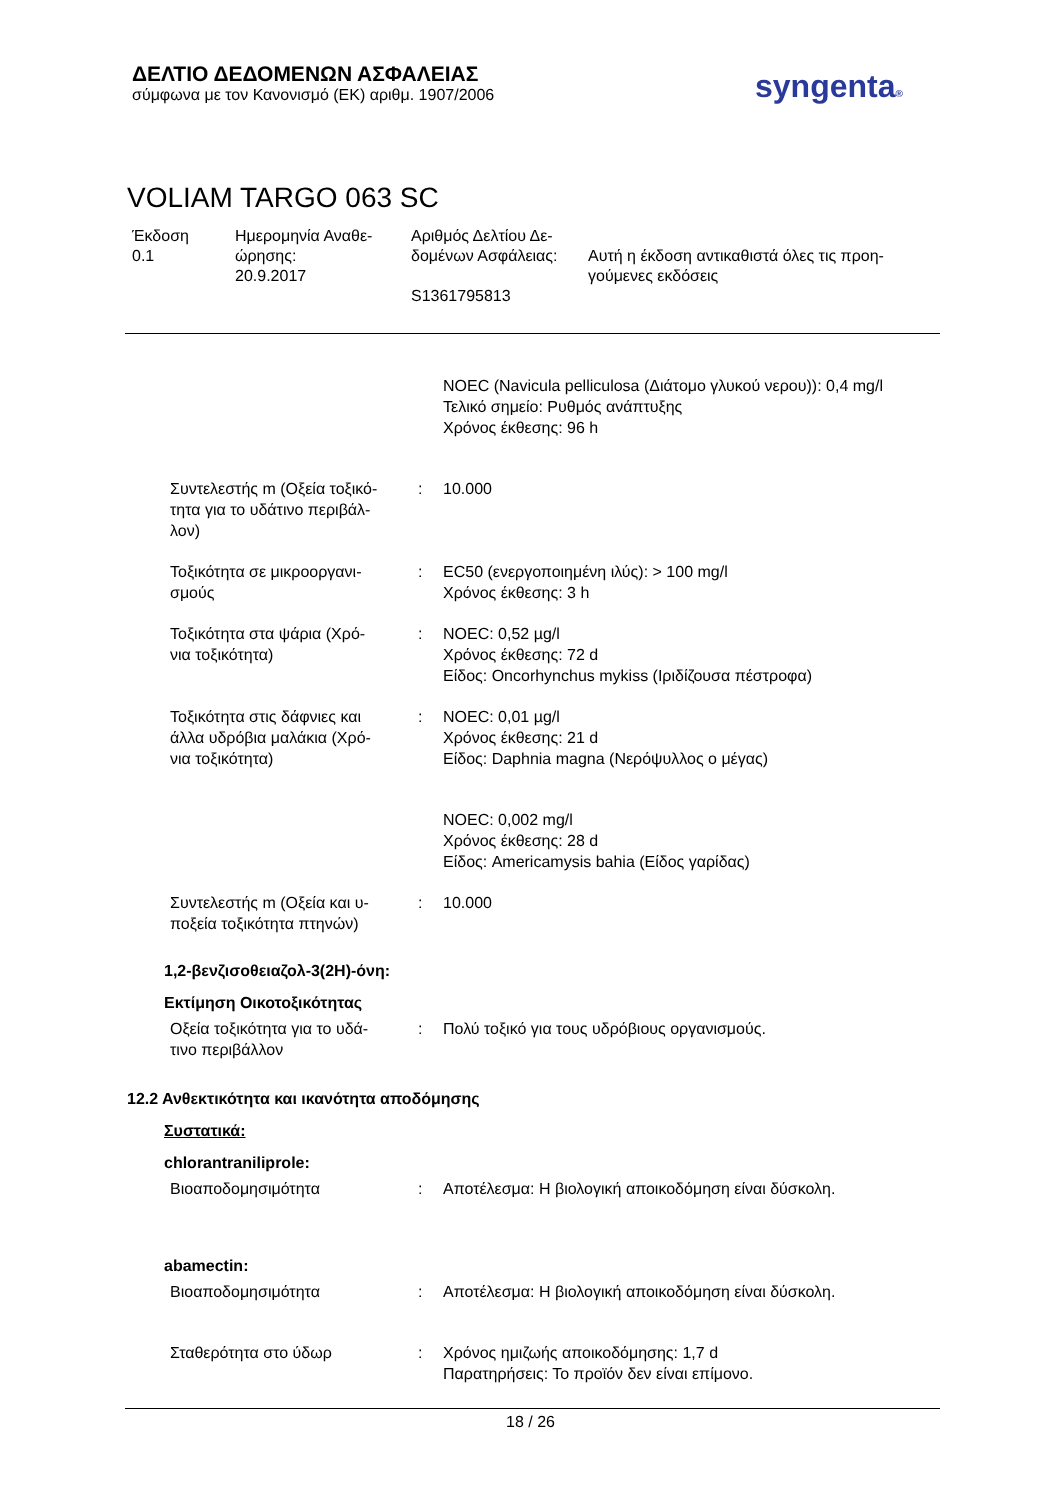ΔΕΛΤΙΟ ΔΕΔΟΜΕΝΩΝ ΑΣΦΑΛΕΙΑΣ
σύμφωνα με τον Κανονισμό (ΕΚ) αριθμ. 1907/2006
syngenta®
VOLIAM TARGO 063 SC
| Έκδοση 0.1 | Ημερομηνία Αναθε- ώρησης: 20.9.2017 | Αριθμός Δελτίου Δε- δομένων Ασφάλειας: S1361795813 | Αυτή η έκδοση αντικαθιστά όλες τις προη- γούμενες εκδόσεις |
| | | NOEC (Navicula pelliculosa (Διάτομο γλυκού νερου)): 0,4 mg/l Τελικό σημείο: Ρυθμός ανάπτυξης Χρόνος έκθεσης: 96 h |
| Συντελεστής m (Οξεία τοξικό- τητα για το υδάτινο περιβάλ- λον) | : | 10.000 |
| Τοξικότητα σε μικροοργανι- σμούς | : | EC50 (ενεργοποιημένη ιλύς): > 100 mg/l Χρόνος έκθεσης: 3 h |
| Τοξικότητα στα ψάρια (Χρό- νια τοξικότητα) | : | NOEC: 0,52 µg/l Χρόνος έκθεσης: 72 d Είδος: Oncorhynchus mykiss (Ιριδίζουσα πέστροφα) |
| Τοξικότητα στις δάφνιες και άλλα υδρόβια μαλάκια (Χρό- νια τοξικότητα) | : | NOEC: 0,01 µg/l Χρόνος έκθεσης: 21 d Είδος: Daphnia magna (Νερόψυλλος ο μέγας) |
| | | NOEC: 0,002 mg/l Χρόνος έκθεσης: 28 d Είδος: Americamysis bahia (Είδος γαρίδας) |
| Συντελεστής m (Οξεία και υ- ποξεία τοξικότητα πτηνών) | : | 10.000 |
1,2-βενζισοθειαζολ-3(2H)-όνη:
Εκτίμηση Οικοτοξικότητας
| Οξεία τοξικότητα για το υδά- τινο περιβάλλον | : | Πολύ τοξικό για τους υδρόβιους οργανισμούς. |
12.2 Ανθεκτικότητα και ικανότητα αποδόμησης
Συστατικά:
chlorantraniliprole:
| Βιοαποδομησιμότητα | : | Αποτέλεσμα: Η βιολογική αποικοδόμηση είναι δύσκολη. |
abamectin:
| Βιοαποδομησιμότητα | : | Αποτέλεσμα: Η βιολογική αποικοδόμηση είναι δύσκολη. |
| Σταθερότητα στο ύδωρ | : | Χρόνος ημιζωής αποικοδόμησης: 1,7 d Παρατηρήσεις: Το προϊόν δεν είναι επίμονο. |
18 / 26